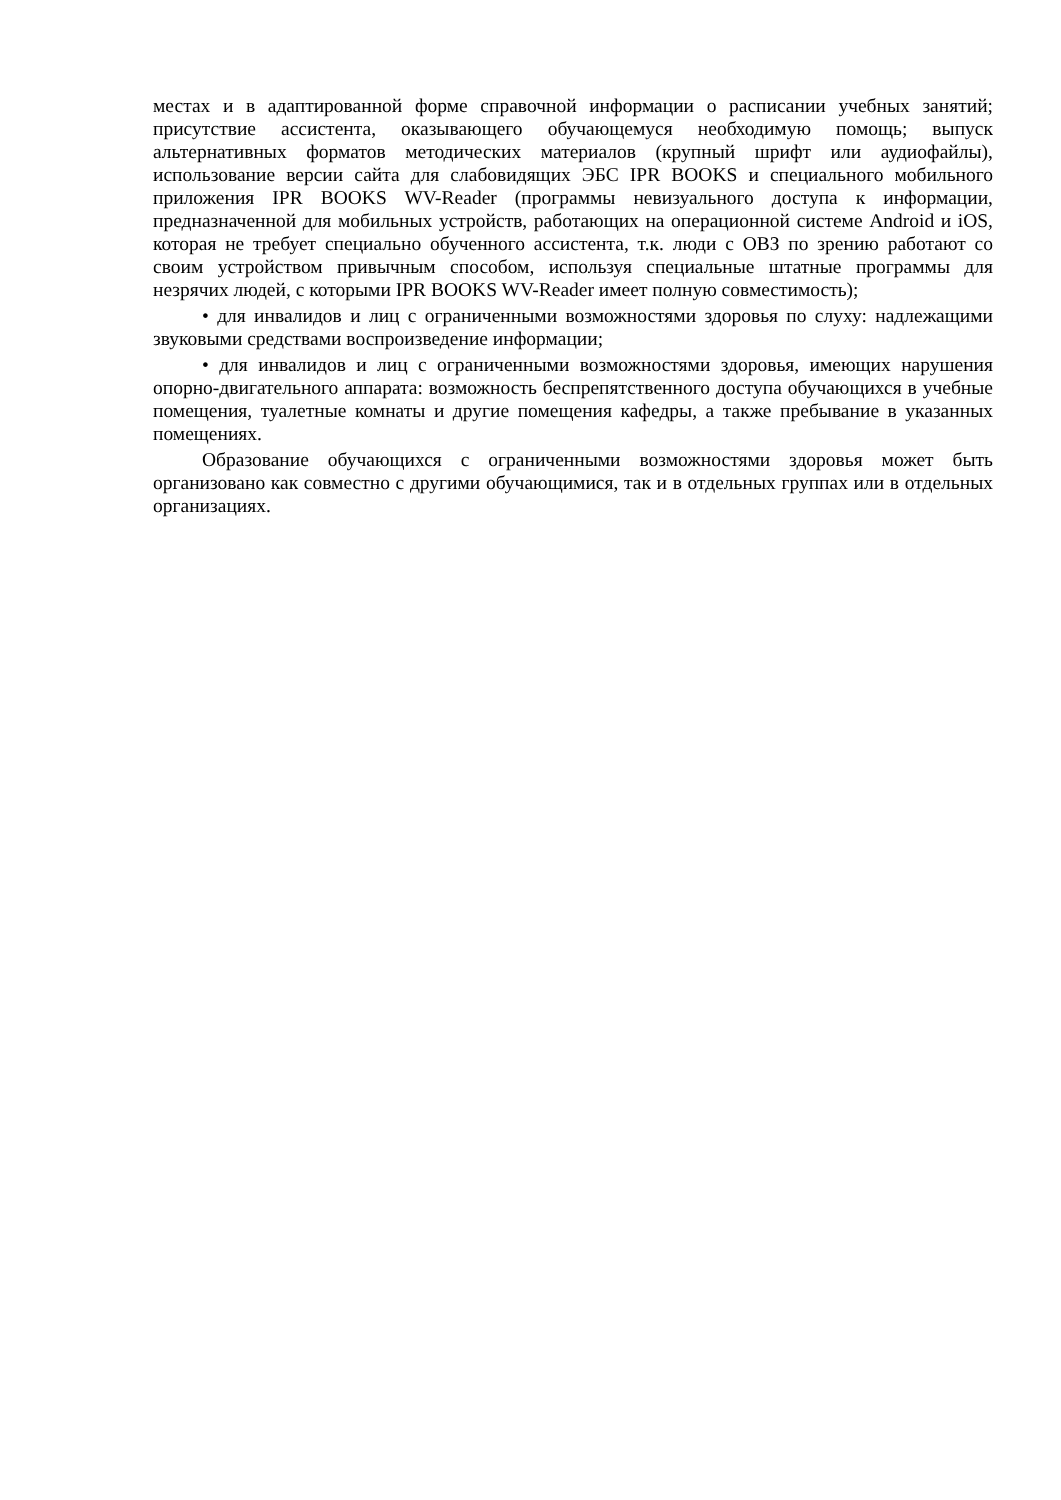местах и в адаптированной форме справочной информации о расписании учебных занятий; присутствие ассистента, оказывающего обучающемуся необходимую помощь; выпуск альтернативных форматов методических материалов (крупный шрифт или аудиофайлы), использование версии сайта для слабовидящих ЭБС IPR BOOKS и специального мобильного приложения IPR BOOKS WV-Reader (программы невизуального доступа к информации, предназначенной для мобильных устройств, работающих на операционной системе Android и iOS, которая не требует специально обученного ассистента, т.к. люди с ОВЗ по зрению работают со своим устройством привычным способом, используя специальные штатные программы для незрячих людей, с которыми IPR BOOKS WV-Reader имеет полную совместимость);
• для инвалидов и лиц с ограниченными возможностями здоровья по слуху: надлежащими звуковыми средствами воспроизведение информации;
• для инвалидов и лиц с ограниченными возможностями здоровья, имеющих нарушения опорно-двигательного аппарата: возможность беспрепятственного доступа обучающихся в учебные помещения, туалетные комнаты и другие помещения кафедры, а также пребывание в указанных помещениях.
Образование обучающихся с ограниченными возможностями здоровья может быть организовано как совместно с другими обучающимися, так и в отдельных группах или в отдельных организациях.